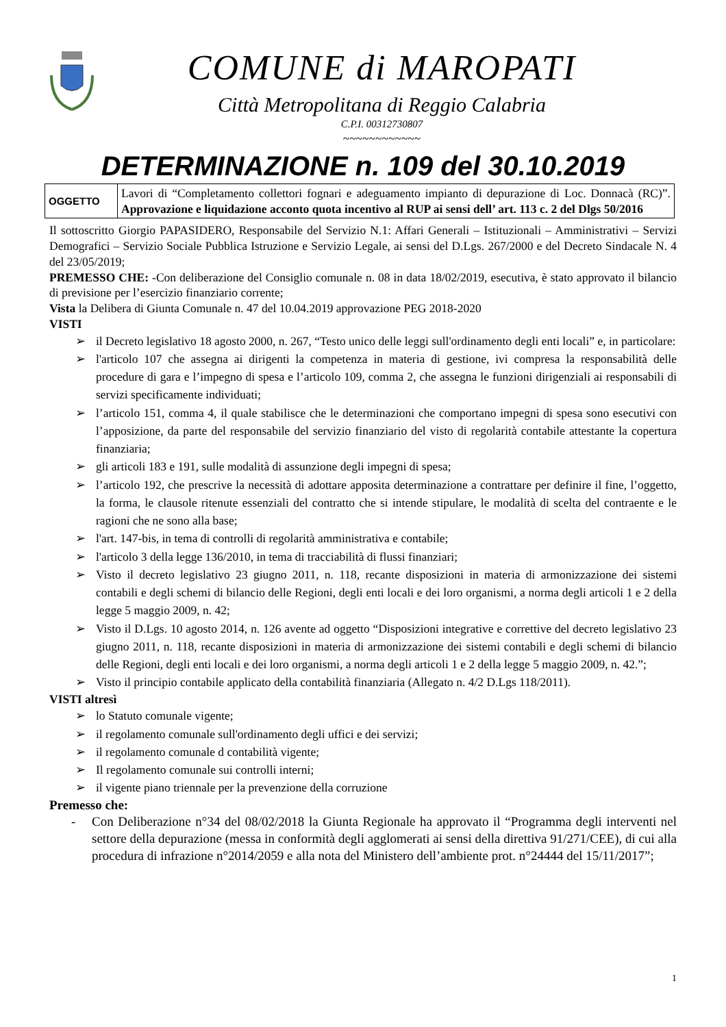COMUNE di MAROPATI
Città Metropolitana di Reggio Calabria
C.P.I. 00312730807
~~~~~~~~~~~~
DETERMINAZIONE n. 109 del 30.10.2019
| OGGETTO | Lavori di “Completamento collettori fognari e adeguamento impianto di depurazione di Loc. Donnacà (RC)”. Approvazione e liquidazione acconto quota incentivo al RUP ai sensi dell’ art. 113 c. 2 del Dlgs 50/2016 |
Il sottoscritto Giorgio PAPASIDERO, Responsabile del Servizio N.1: Affari Generali – Istituzionali – Amministrativi – Servizi Demografici – Servizio Sociale Pubblica Istruzione e Servizio Legale, ai sensi del D.Lgs. 267/2000 e del Decreto Sindacale N. 4 del 23/05/2019;
PREMESSO CHE: -Con deliberazione del Consiglio comunale n. 08 in data 18/02/2019, esecutiva, è stato approvato il bilancio di previsione per l’esercizio finanziario corrente;
Vista la Delibera di Giunta Comunale n. 47 del 10.04.2019 approvazione PEG 2018-2020
VISTI
➢ il Decreto legislativo 18 agosto 2000, n. 267, “Testo unico delle leggi sull'ordinamento degli enti locali” e, in particolare:
➢ l'articolo 107 che assegna ai dirigenti la competenza in materia di gestione, ivi compresa la responsabilità delle procedure di gara e l’impegno di spesa e l’articolo 109, comma 2, che assegna le funzioni dirigenziali ai responsabili di servizi specificamente individuati;
➢ l’articolo 151, comma 4, il quale stabilisce che le determinazioni che comportano impegni di spesa sono esecutivi con l’apposizione, da parte del responsabile del servizio finanziario del visto di regolarità contabile attestante la copertura finanziaria;
➢ gli articoli 183 e 191, sulle modalità di assunzione degli impegni di spesa;
➢ l’articolo 192, che prescrive la necessità di adottare apposita determinazione a contrattare per definire il fine, l’oggetto, la forma, le clausole ritenute essenziali del contratto che si intende stipulare, le modalità di scelta del contraente e le ragioni che ne sono alla base;
➢ l'art. 147-bis, in tema di controlli di regolarità amministrativa e contabile;
➢ l'articolo 3 della legge 136/2010, in tema di tracciabilità di flussi finanziari;
➢ Visto il decreto legislativo 23 giugno 2011, n. 118, recante disposizioni in materia di armonizzazione dei sistemi contabili e degli schemi di bilancio delle Regioni, degli enti locali e dei loro organismi, a norma degli articoli 1 e 2 della legge 5 maggio 2009, n. 42;
➢ Visto il D.Lgs. 10 agosto 2014, n. 126 avente ad oggetto “Disposizioni integrative e correttive del decreto legislativo 23 giugno 2011, n. 118, recante disposizioni in materia di armonizzazione dei sistemi contabili e degli schemi di bilancio delle Regioni, degli enti locali e dei loro organismi, a norma degli articoli 1 e 2 della legge 5 maggio 2009, n. 42.”;
➢ Visto il principio contabile applicato della contabilità finanziaria (Allegato n. 4/2 D.Lgs 118/2011).
VISTI altresì
➢ lo Statuto comunale vigente;
➢ il regolamento comunale sull'ordinamento degli uffici e dei servizi;
➢ il regolamento comunale d contabilità vigente;
➢ Il regolamento comunale sui controlli interni;
➢ il vigente piano triennale per la prevenzione della corruzione
Premesso che:
- Con Deliberazione n°34 del 08/02/2018 la Giunta Regionale ha approvato il “Programma degli interventi nel settore della depurazione (messa in conformità degli agglomerati ai sensi della direttiva 91/271/CEE), di cui alla procedura di infrazione n°2014/2059 e alla nota del Ministero dell’ambiente prot. n°24444 del 15/11/2017”;
1